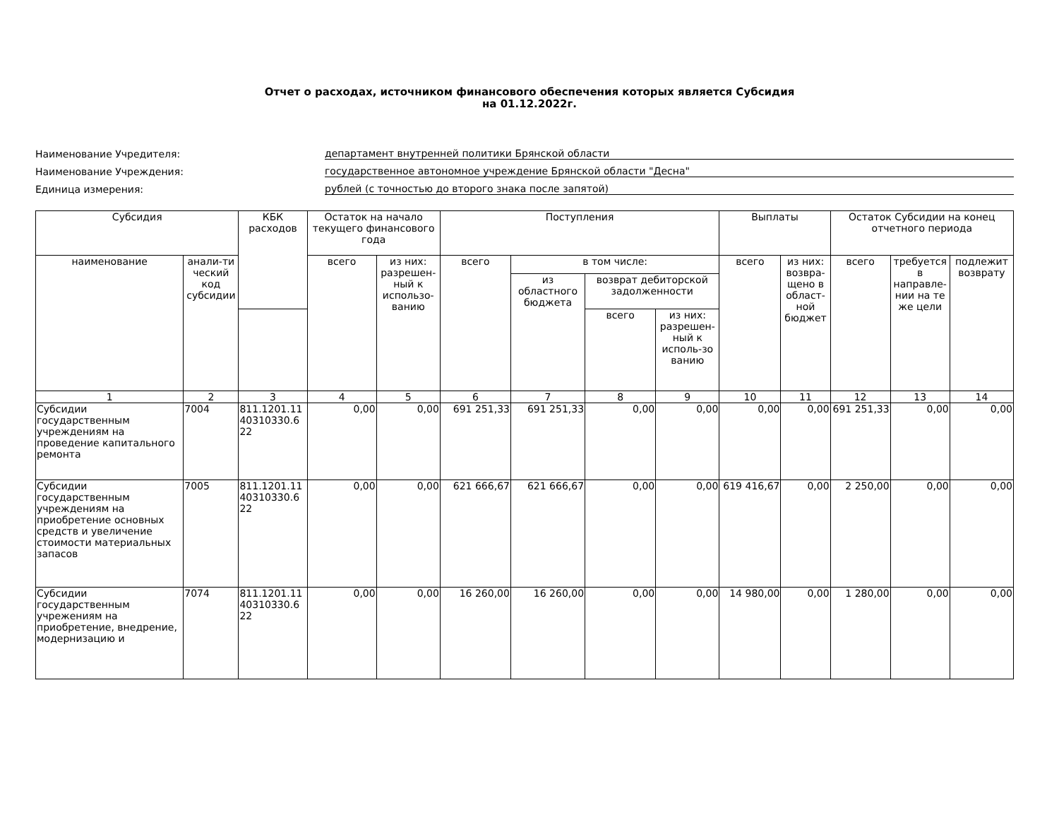Отчет о расходах, источником финансового обеспечения которых является Субсидия
на 01.12.2022г.
Наименование Учредителя:
департамент внутренней политики Брянской области
Наименование Учреждения:
государственное автономное учреждение Брянской области "Десна"
Единица измерения:
рублей (с точностью до второго знака после запятой)
| Субсидия | | КБК расходов | Остаток на начало текущего финансового года | | Поступления | | | | Выплаты | | Остаток Субсидии на конец отчетного периода | | |
| --- | --- | --- | --- | --- | --- | --- | --- | --- | --- | --- | --- | --- | --- |
| наименование | анали-ти ческий код субсидии | | всего | из них: разрешен-ный к использо-ванию | всего | в том числе: | | | всего | из них: возвра-щено в област-ной бюджет | всего | требуется в направле-нии на те же цели | подлежит возврату |
| | | | | | | из областного бюджета | возврат дебиторской задолженности | | | | | | |
| | | | | | | | всего | из них: разрешен-ный к исполь-зо ванию | | | | | |
| 1 | 2 | 3 | 4 | 5 | 6 | 7 | 8 | 9 | 10 | 11 | 12 | 13 | 14 |
| Субсидии государственным учреждениям на проведение капитального ремонта | 7004 | 811.1201.11 40310330.6 22 | 0,00 | 0,00 | 691 251,33 | 691 251,33 | 0,00 | 0,00 | 0,00 | 0,00 | 691 251,33 | 0,00 | 0,00 |
| Субсидии государственным учреждениям на приобретение основных средств и увеличение стоимости материальных запасов | 7005 | 811.1201.11 40310330.6 22 | 0,00 | 0,00 | 621 666,67 | 621 666,67 | 0,00 | 0,00 | 619 416,67 | 0,00 | 2 250,00 | 0,00 | 0,00 |
| Субсидии государственным учрежениям на приобретение, внедрение, модернизацию и | 7074 | 811.1201.11 40310330.6 22 | 0,00 | 0,00 | 16 260,00 | 16 260,00 | 0,00 | 0,00 | 14 980,00 | 0,00 | 1 280,00 | 0,00 | 0,00 |